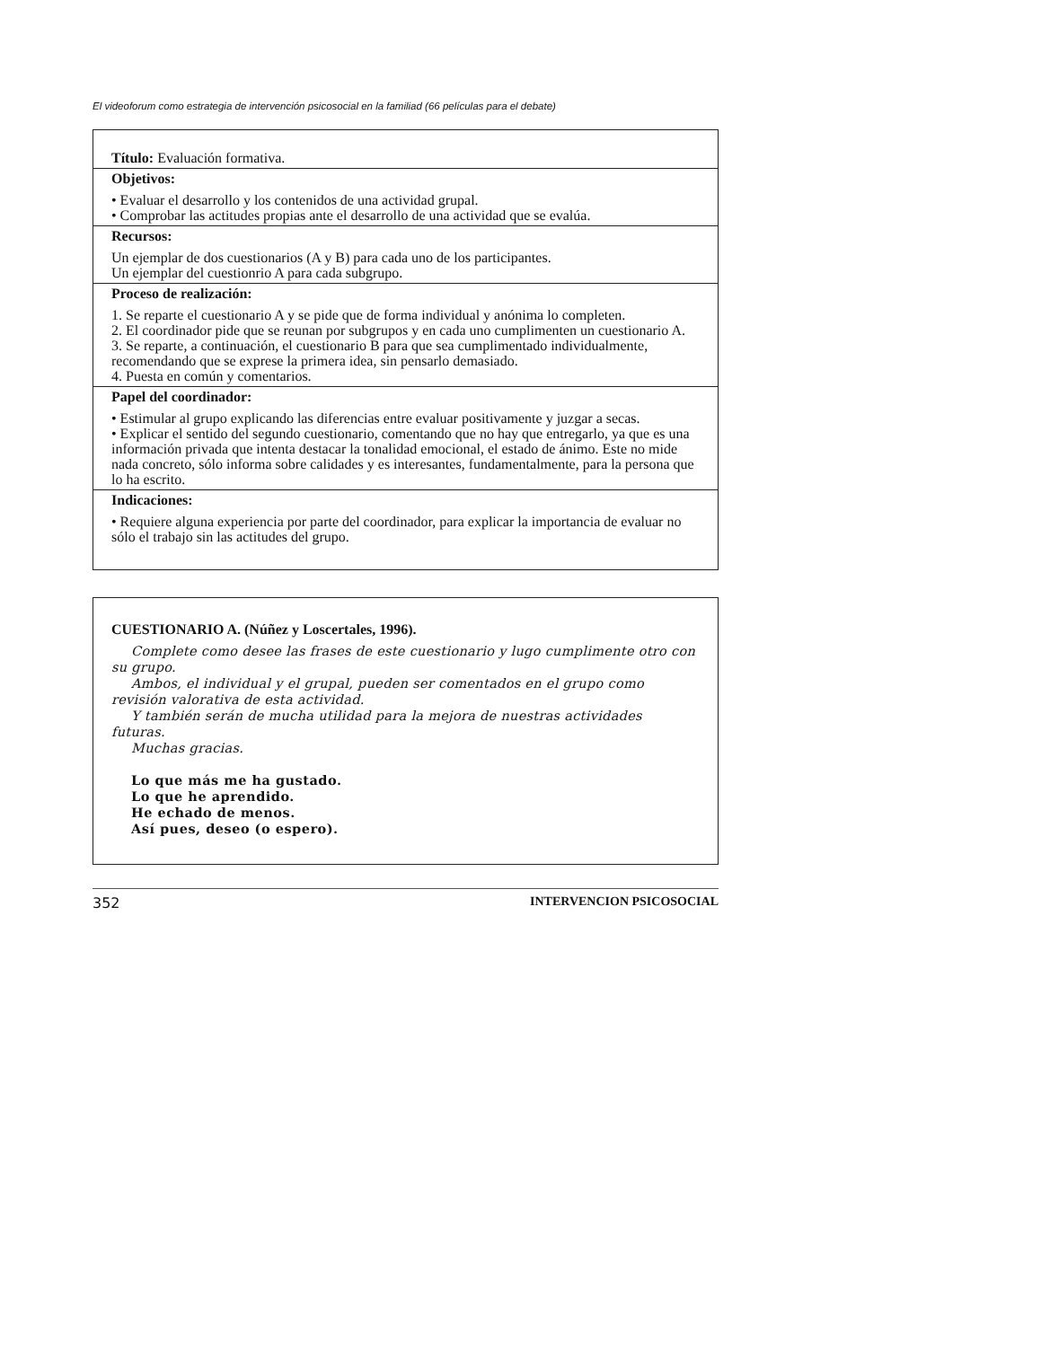El videoforum como estrategia de intervención psicosocial en la familiad (66 películas para el debate)
Título: Evaluación formativa.
Objetivos:
• Evaluar el desarrollo y los contenidos de una actividad grupal.
• Comprobar las actitudes propias ante el desarrollo de una actividad que se evalúa.
Recursos:
Un ejemplar de dos cuestionarios (A y B) para cada uno de los participantes.
Un ejemplar del cuestionrio A para cada subgrupo.
Proceso de realización:
1. Se reparte el cuestionario A y se pide que de forma individual y anónima lo completen.
2. El coordinador pide que se reunan por subgrupos y en cada uno cumplimenten un cuestionario A.
3. Se reparte, a continuación, el cuestionario B para que sea cumplimentado individualmente, recomendando que se exprese la primera idea, sin pensarlo demasiado.
4. Puesta en común y comentarios.
Papel del coordinador:
• Estimular al grupo explicando las diferencias entre evaluar positivamente y juzgar a secas.
• Explicar el sentido del segundo cuestionario, comentando que no hay que entregarlo, ya que es una información privada que intenta destacar la tonalidad emocional, el estado de ánimo. Este no mide nada concreto, sólo informa sobre calidades y es interesantes, fundamentalmente, para la persona que lo ha escrito.
Indicaciones:
• Requiere alguna experiencia por parte del coordinador, para explicar la importancia de evaluar no sólo el trabajo sin las actitudes del grupo.
CUESTIONARIO A. (Núñez y Loscertales, 1996).
Complete como desee las frases de este cuestionario y lugo cumplimente otro con su grupo.
Ambos, el individual y el grupal, pueden ser comentados en el grupo como revisión valorativa de esta actividad.
Y también serán de mucha utilidad para la mejora de nuestras actividades futuras.
Muchas gracias.
Lo que más me ha gustado.
Lo que he aprendido.
He echado de menos.
Así pues, deseo (o espero).
352 INTERVENCION PSICOSOCIAL